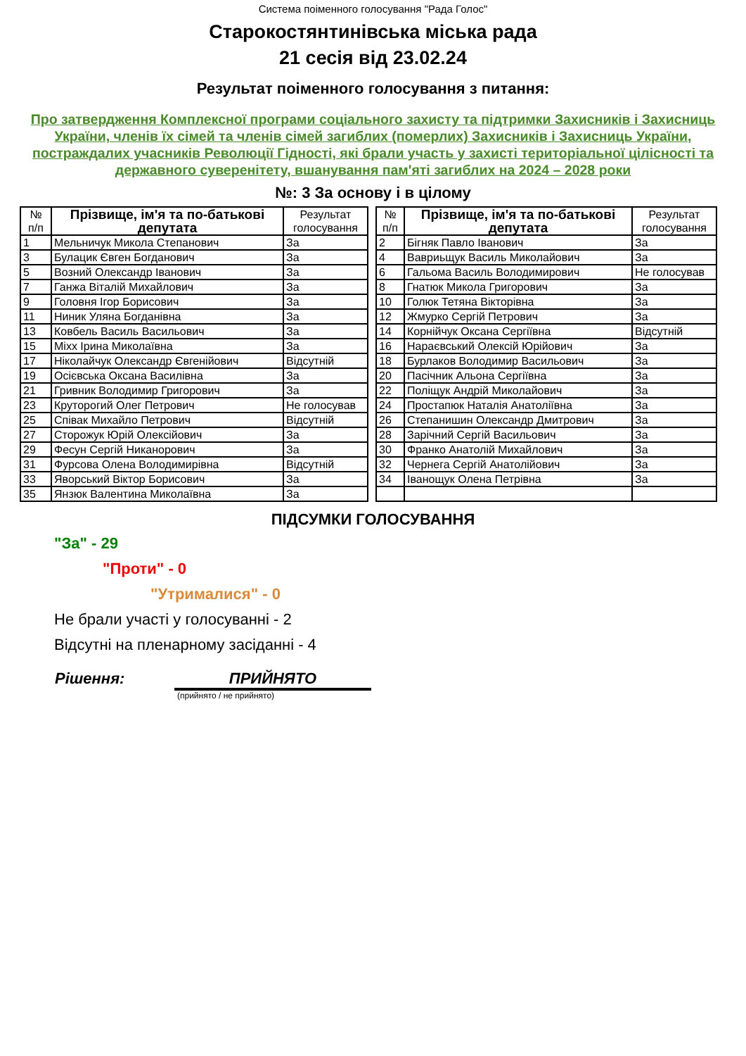Система поіменного голосування "Рада Голос"
Старокостянтинівська міська рада
21 сесія від 23.02.24
Результат поіменного голосування з питання:
Про затвердження Комплексної програми соціального захисту та підтримки Захисників і Захисниць України, членів їх сімей та членів сімей загиблих (померлих) Захисників і Захисниць України, постраждалих учасників Революції Гідності, які брали участь у захисті територіальної цілісності та державного суверенітету, вшанування пам'яті загиблих на 2024 – 2028 роки
№: 3 За основу і в цілому
| № п/п | Прізвище, ім'я та по-батькові депутата | Результат голосування |
| --- | --- | --- |
| 1 | Мельничук Микола Степанович | За |
| 3 | Булацик Євген Богданович | За |
| 5 | Возний Олександр Іванович | За |
| 7 | Ганжа Віталій Михайлович | За |
| 9 | Головня Ігор Борисович | За |
| 11 | Ниник Уляна Богданівна | За |
| 13 | Ковбель Василь Васильович | За |
| 15 | Міхх Ірина Миколаївна | За |
| 17 | Ніколайчук Олександр Євгенійович | Відсутній |
| 19 | Осієвська Оксана Василівна | За |
| 21 | Гривник Володимир Григорович | За |
| 23 | Круторогий Олег Петрович | Не голосував |
| 25 | Співак Михайло Петрович | Відсутній |
| 27 | Сторожук Юрій Олексійович | За |
| 29 | Фесун Сергій Никанорович | За |
| 31 | Фурсова Олена Володимирівна | Відсутній |
| 33 | Яворський Віктор Борисович | За |
| 35 | Янзюк Валентина Миколаївна | За |
| № п/п | Прізвище, ім'я та по-батькові депутата | Результат голосування |
| --- | --- | --- |
| 2 | Бігняк Павло Іванович | За |
| 4 | Вавриьщук Василь Миколайович | За |
| 6 | Гальома Василь Володимирович | Не голосував |
| 8 | Гнатюк Микола Григорович | За |
| 10 | Голюк Тетяна Вікторівна | За |
| 12 | Жмурко Сергій Петрович | За |
| 14 | Корнійчук Оксана Сергіївна | Відсутній |
| 16 | Нараєвський Олексій Юрійович | За |
| 18 | Бурлаков Володимир Васильович | За |
| 20 | Пасічник Альона Сергіївна | За |
| 22 | Поліщук Андрій Миколайович | За |
| 24 | Простапюк Наталія Анатоліївна | За |
| 26 | Степанишин Олександр Дмитрович | За |
| 28 | Зарічний Сергій Васильович | За |
| 30 | Франко Анатолій Михайлович | За |
| 32 | Чернега Сергій Анатолійович | За |
| 34 | Іванощук Олена Петрівна | За |
ПІДСУМКИ ГОЛОСУВАННЯ
"За" - 29
"Проти" - 0
"Утрималися" - 0
Не брали участі у голосуванні - 2
Відсутні на пленарному засіданні - 4
Рішення: ПРИЙНЯТО
(прийнято / не прийнято)